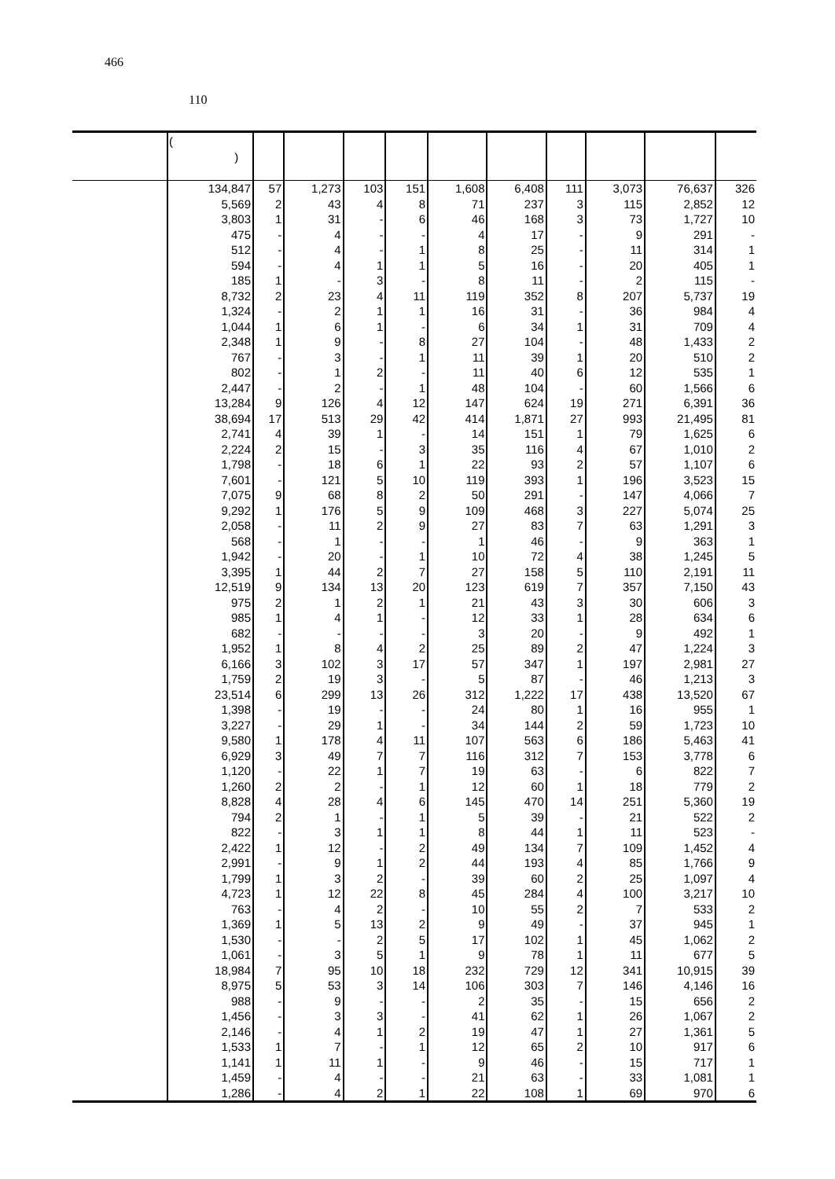466
110
| | ( ) | | | | | | | | | | |
| --- | --- | --- | --- | --- | --- | --- | --- | --- | --- | --- | --- |
| | 134,847 5,569 3,803 475 512 594 185 8,732 1,324 1,044 2,348 767 802 2,447 13,284 38,694 2,741 2,224 1,798 7,601 7,075 9,292 2,058 568 1,942 3,395 12,519 975 985 682 1,952 6,166 1,759 23,514 1,398 3,227 9,580 6,929 1,120 1,260 8,828 794 822 2,422 2,991 1,799 4,723 763 1,369 1,530 1,061 18,984 8,975 988 1,456 2,146 1,533 1,141 1,459 1,286 | 57 2 1 - - - 1 2 - 1 1 - - - 9 17 4 2 - - 9 1 - - - 1 9 2 1 - 1 3 2 6 - - 1 3 - 2 4 2 - 1 - 1 1 - 1 - - 7 5 - - - 1 1 - - | 1,273 43 31 4 4 4 - 23 2 6 9 3 1 2 126 513 39 15 18 121 68 176 11 1 20 44 134 1 4 - 8 102 19 299 19 29 178 49 22 2 28 1 3 12 9 3 12 4 5 - 3 95 53 9 3 4 7 11 4 4 | 103 4 - - - 1 3 4 1 1 - - 2 - 4 29 1 - 6 5 8 5 2 - - 2 13 2 1 - 4 3 3 13 - 1 4 7 1 - 4 - 1 - 1 2 22 2 13 2 5 10 3 - 3 1 - 1 - 2 | 151 8 6 - 1 1 - 11 1 - 8 1 - 1 12 42 - 3 1 10 2 9 9 - 1 7 20 1 - - 2 17 - 26 - - 11 7 7 1 6 1 1 2 2 - 8 - 2 5 1 18 14 - - 2 1 - - 1 | 1,608 71 46 4 8 5 8 119 16 6 27 11 11 48 147 414 14 35 22 119 50 109 27 1 10 27 123 21 12 3 25 57 5 312 24 34 107 116 19 12 145 5 8 49 44 39 45 10 9 17 9 232 106 2 41 19 12 9 21 22 | 6,408 237 168 17 25 16 11 352 31 34 104 39 40 104 624 1,871 151 116 93 393 291 468 83 46 72 158 619 43 33 20 89 347 87 1,222 80 144 563 312 63 60 470 39 44 134 193 60 284 55 49 102 78 729 303 35 62 47 65 46 63 108 | 111 3 3 - - - - 8 - 1 - 1 6 - 19 27 1 4 2 1 - 3 7 - 4 5 7 3 1 - 2 1 - 17 1 2 6 7 - 1 14 - 1 7 4 2 4 2 - 1 1 12 7 - 1 1 2 - - 1 | 3,073 115 73 9 11 20 2 207 36 31 48 20 12 60 271 993 79 67 57 196 147 227 63 9 38 110 357 30 28 9 47 197 46 438 16 59 186 153 6 18 251 21 11 109 85 25 100 7 37 45 11 341 146 15 26 27 10 15 33 69 | 76,637 2,852 1,727 291 314 405 115 5,737 984 709 1,433 510 535 1,566 6,391 21,495 1,625 1,010 1,107 3,523 4,066 5,074 1,291 363 1,245 2,191 7,150 606 634 492 1,224 2,981 1,213 13,520 955 1,723 5,463 3,778 822 779 5,360 522 523 1,452 1,766 1,097 3,217 533 945 1,062 677 10,915 4,146 656 1,067 1,361 917 717 1,081 970 | 326 12 10 - 1 1 - 19 4 4 2 2 1 6 36 81 6 2 6 15 7 25 3 1 5 11 43 3 6 1 3 27 3 67 1 10 41 6 7 2 19 2 - 4 9 4 10 2 1 2 5 39 16 2 2 5 6 1 1 6 |